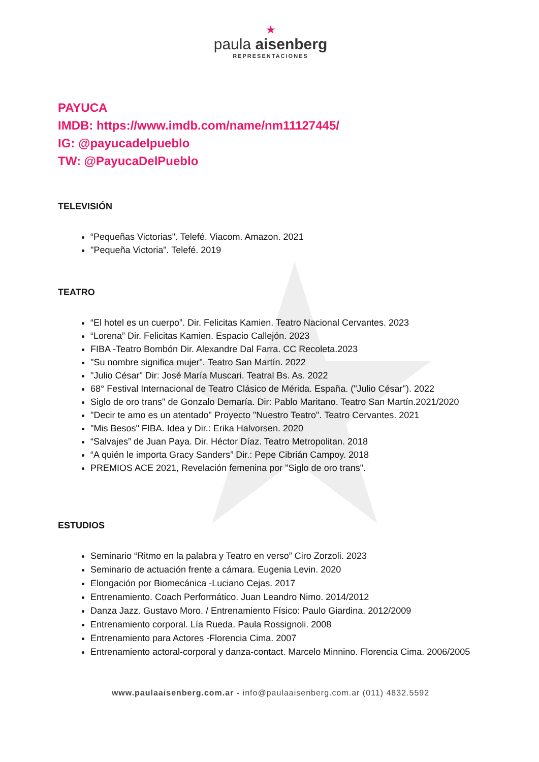★
paula aisenberg
REPRESENTACIONES
PAYUCA
IMDB: https://www.imdb.com/name/nm11127445/
IG: @payucadelpueblo
TW: @PayucaDelPueblo
TELEVISIÓN
“Pequeñas Victorias". Telefé. Viacom. Amazon. 2021
"Pequeña Victoria". Telefé. 2019
TEATRO
“El hotel es un cuerpo”. Dir. Felicitas Kamien. Teatro Nacional Cervantes. 2023
“Lorena” Dir. Felicitas Kamien. Espacio Callejón. 2023
FIBA -Teatro Bombón Dir. Alexandre Dal Farra. CC Recoleta.2023
"Su nombre significa mujer". Teatro San Martín. 2022
"Julio César" Dir: José María Muscari. Teatral Bs. As. 2022
68° Festival Internacional de Teatro Clásico de Mérida. España. ("Julio César"). 2022
Siglo de oro trans" de Gonzalo Demaría. Dir: Pablo Maritano. Teatro San Martín.2021/2020
"Decir te amo es un atentado" Proyecto "Nuestro Teatro". Teatro Cervantes. 2021
"Mis Besos" FIBA. Idea y Dir.: Erika Halvorsen. 2020
“Salvajes” de Juan Paya. Dir. Héctor Díaz. Teatro Metropolitan. 2018
“A quién le importa Gracy Sanders” Dir.: Pepe Cibrián Campoy. 2018
PREMIOS ACE 2021, Revelación femenina por "Siglo de oro trans".
ESTUDIOS
Seminario “Ritmo en la palabra y Teatro en verso” Ciro Zorzoli. 2023
Seminario de actuación frente a cámara. Eugenia Levin. 2020
Elongación por Biomecánica -Luciano Cejas. 2017
Entrenamiento. Coach Performático. Juan Leandro Nimo. 2014/2012
Danza Jazz. Gustavo Moro. / Entrenamiento Físico: Paulo Giardina. 2012/2009
Entrenamiento corporal. Lía Rueda. Paula Rossignoli. 2008
Entrenamiento para Actores -Florencia Cima. 2007
Entrenamiento actoral-corporal y danza-contact. Marcelo Minnino. Florencia Cima. 2006/2005
www.paulaaisenberg.com.ar - info@paulaaisenberg.com.ar (011) 4832.5592